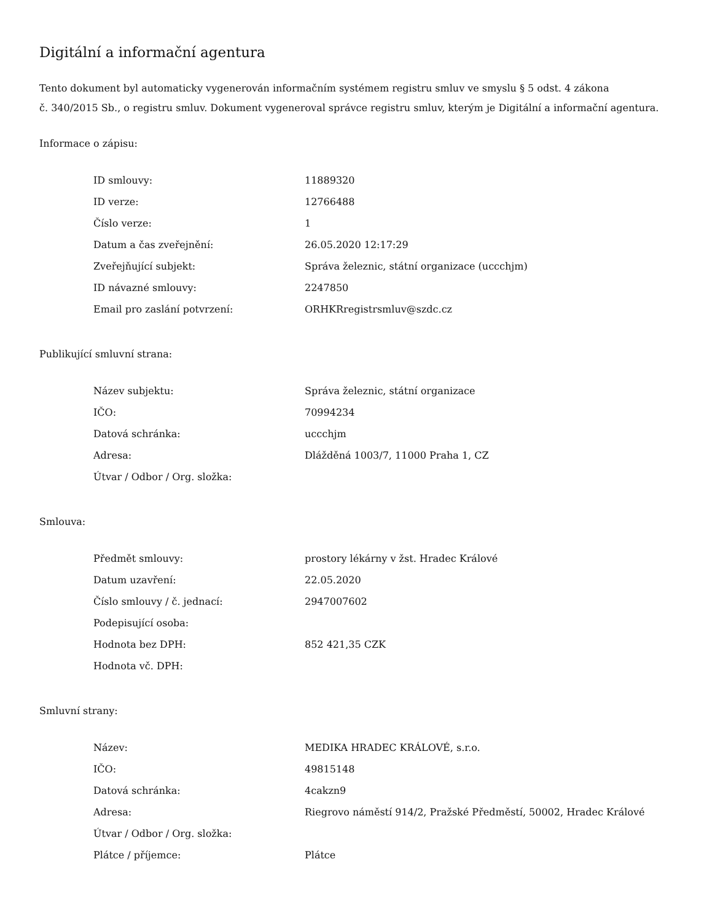Digitální a informační agentura
Tento dokument byl automaticky vygenerován informačním systémem registru smluv ve smyslu § 5 odst. 4 zákona
č. 340/2015 Sb., o registru smluv. Dokument vygeneroval správce registru smluv, kterým je Digitální a informační agentura.
Informace o zápisu:
| ID smlouvy: | 11889320 |
| ID verze: | 12766488 |
| Číslo verze: | 1 |
| Datum a čas zveřejnění: | 26.05.2020 12:17:29 |
| Zveřejňující subjekt: | Správa železnic, státní organizace (uccchjm) |
| ID návazné smlouvy: | 2247850 |
| Email pro zaslání potvrzení: | ORHKRregistrsmluv@szdc.cz |
Publikující smluvní strana:
| Název subjektu: | Správa železnic, státní organizace |
| IČO: | 70994234 |
| Datová schránka: | uccchjm |
| Adresa: | Dlážděná 1003/7, 11000 Praha 1, CZ |
| Útvar / Odbor / Org. složka: | |
Smlouva:
| Předmět smlouvy: | prostory lékárny v žst. Hradec Králové |
| Datum uzavření: | 22.05.2020 |
| Číslo smlouvy / č. jednací: | 2947007602 |
| Podepisující osoba: | |
| Hodnota bez DPH: | 852 421,35 CZK |
| Hodnota vč. DPH: | |
Smluvní strany:
| Název: | MEDIKA HRADEC KRÁLOVÉ, s.r.o. |
| IČO: | 49815148 |
| Datová schránka: | 4cakzn9 |
| Adresa: | Riegrovo náměstí 914/2, Pražské Předměstí, 50002, Hradec Králové |
| Útvar / Odbor / Org. složka: | |
| Plátce / příjemce: | Plátce |